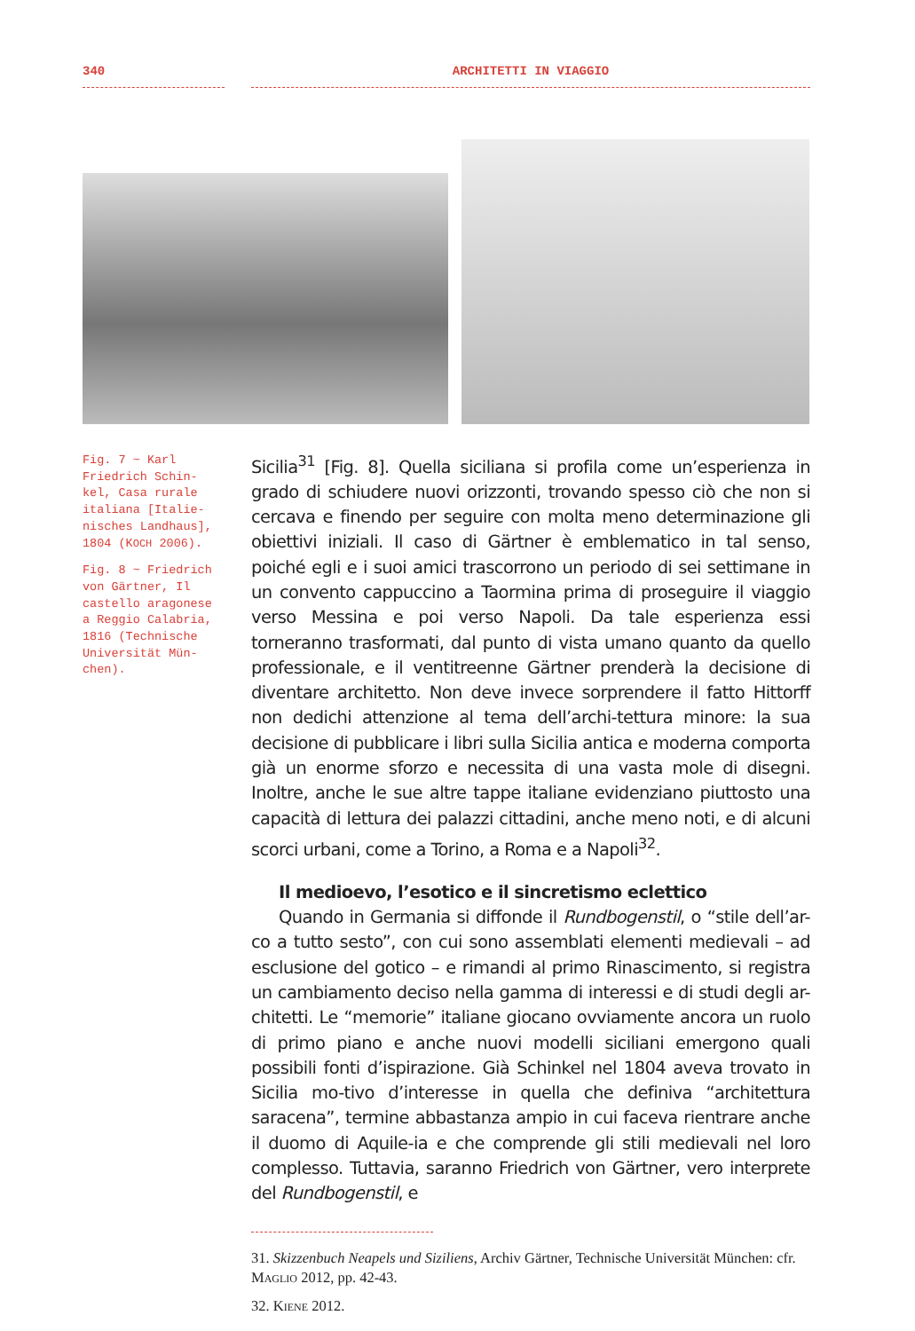340 ARCHITETTI IN VIAGGIO
Fig. 7 ~ Karl Friedrich Schin-kel, Casa rurale italiana [Italie-nisches Landhaus], 1804 (KOCH 2006).
Fig. 8 ~ Friedrich von Gärtner, Il castello aragonese a Reggio Calabria, 1816 (Technische Universität Mün-chen).
Sicilia<sup>31</sup> [Fig. 8]. Quella siciliana si profila come un’esperienza in grado di schiudere nuovi orizzonti, trovando spesso ciò che non si cercava e finendo per seguire con molta meno determinazione gli obiettivi iniziali. Il caso di Gärtner è emblematico in tal senso, poiché egli e i suoi amici trascorrono un periodo di sei settimane in un convento cappuccino a Taormina prima di proseguire il viaggio verso Messina e poi verso Napoli. Da tale esperienza essi torneranno trasformati, dal punto di vista umano quanto da quello professionale, e il ventitreenne Gärtner prenderà la decisione di diventare architetto. Non deve invece sorprendere il fatto Hittorff non dedichi attenzione al tema dell’archi-tettura minore: la sua decisione di pubblicare i libri sulla Sicilia antica e moderna comporta già un enorme sforzo e necessita di una vasta mole di disegni. Inoltre, anche le sue altre tappe italiane evidenziano piuttosto una capacità di lettura dei palazzi cittadini, anche meno noti, e di alcuni scorci urbani, come a Torino, a Roma e a Napoli<sup>32</sup>.
Il medioevo, l’esotico e il sincretismo eclettico
Quando in Germania si diffonde il Rundbogenstil, o “stile dell’ar-co a tutto sesto”, con cui sono assemblati elementi medievali – ad esclusione del gotico – e rimandi al primo Rinascimento, si registra un cambiamento deciso nella gamma di interessi e di studi degli ar-chitetti. Le “memorie” italiane giocano ovviamente ancora un ruolo di primo piano e anche nuovi modelli siciliani emergono quali possibili fonti d’ispirazione. Già Schinkel nel 1804 aveva trovato in Sicilia mo-tivo d’interesse in quella che definiva “architettura saracena”, termine abbastanza ampio in cui faceva rientrare anche il duomo di Aquile-ia e che comprende gli stili medievali nel loro complesso. Tuttavia, saranno Friedrich von Gärtner, vero interprete del Rundbogenstil, e
31. Skizzenbuch Neapels und Siziliens, Archiv Gärtner, Technische Universität München: cfr. MAGLIO 2012, pp. 42-43.
32. KIENE 2012.